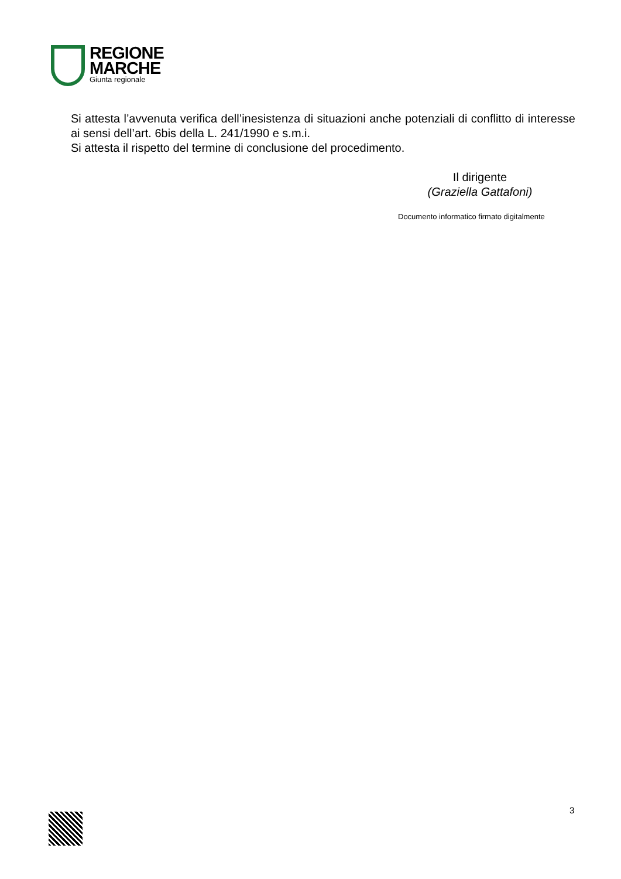REGIONE
MARCHE
Giunta regionale
Si attesta l’avvenuta verifica dell’inesistenza di situazioni anche potenziali di conflitto di interesse ai sensi dell’art. 6bis della L. 241/1990 e s.m.i.
Si attesta il rispetto del termine di conclusione del procedimento.
Il dirigente
(Graziella Gattafoni)
Documento informatico firmato digitalmente
3